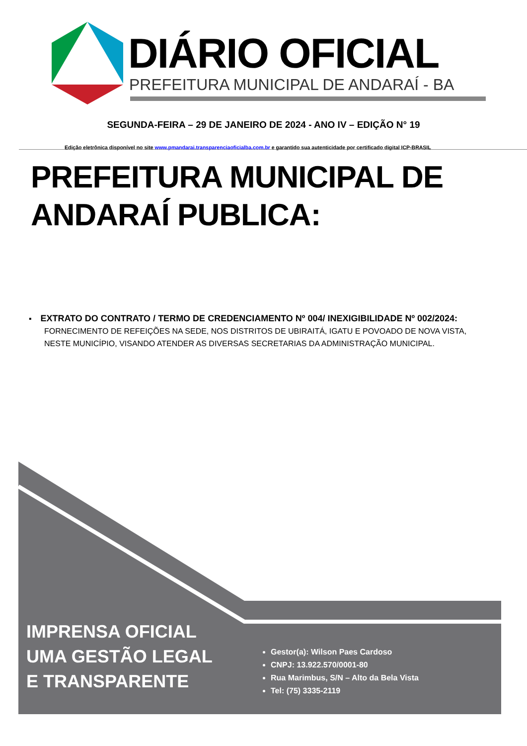DIÁRIO OFICIAL
PREFEITURA MUNICIPAL DE ANDARAÍ - BA
SEGUNDA-FEIRA – 29 DE JANEIRO DE 2024 - ANO IV – EDIÇÃO N° 19
Edição eletrônica disponível no site www.pmandarai.transparenciaoficialba.com.br e garantido sua autenticidade por certificado digital ICP-BRASIL
PREFEITURA MUNICIPAL DE
ANDARAÍ PUBLICA:
▪ EXTRATO DO CONTRATO / TERMO DE CREDENCIAMENTO Nº 004/ INEXIGIBILIDADE Nº 002/2024:
FORNECIMENTO DE REFEIÇÕES NA SEDE, NOS DISTRITOS DE UBIRAITÁ, IGATU E POVOADO DE NOVA VISTA, NESTE MUNICÍPIO, VISANDO ATENDER AS DIVERSAS SECRETARIAS DA ADMINISTRAÇÃO MUNICIPAL.
IMPRENSA OFICIAL
UMA GESTÃO LEGAL
E TRANSPARENTE
Gestor(a): Wilson Paes Cardoso
CNPJ: 13.922.570/0001-80
Rua Marimbus, S/N – Alto da Bela Vista
Tel: (75) 3335-2119